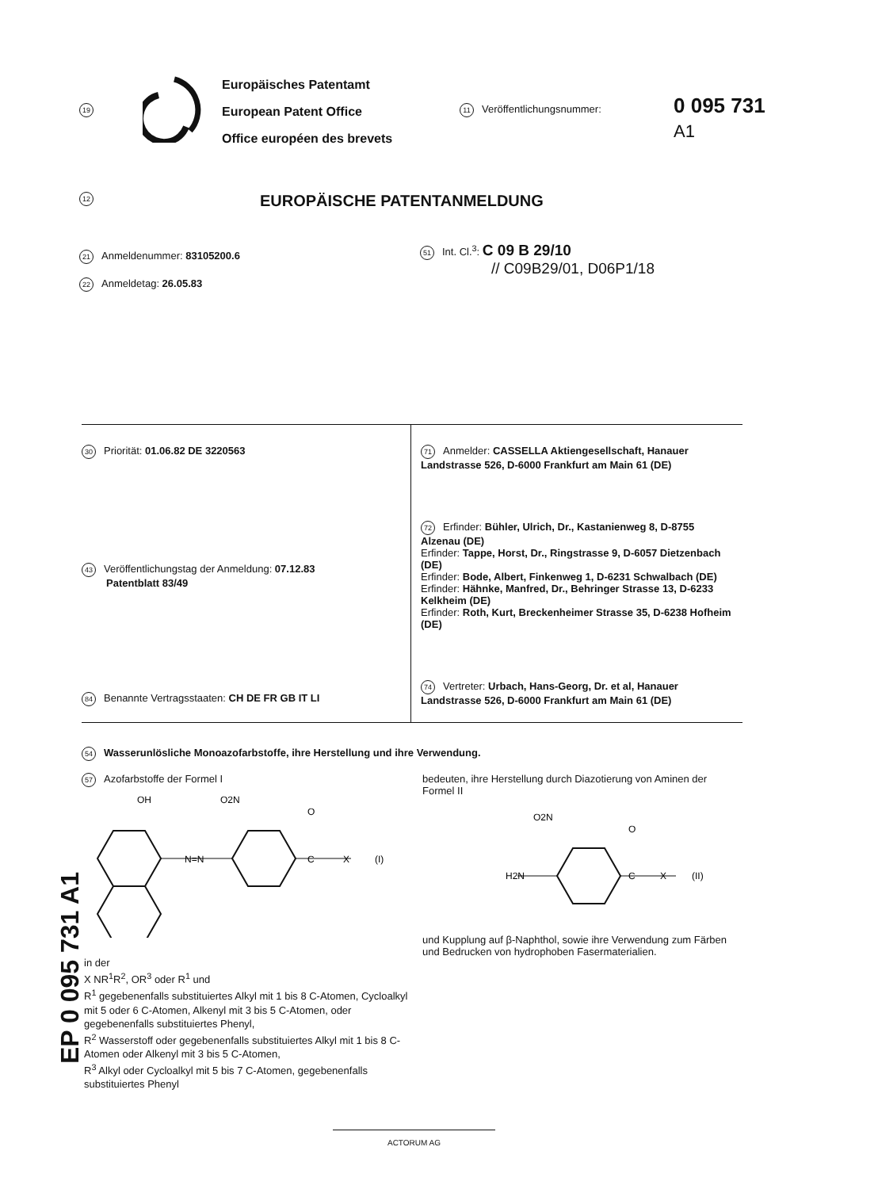19
Europäisches Patentamt
European Patent Office
Office européen des brevets
11 Veröffentlichungsnummer:
0 095 731
A1
12
EUROPÄISCHE PATENTANMELDUNG
21 Anmeldenummer: 83105200.6
22 Anmeldetag: 26.05.83
51 Int. Cl.<sup>3</sup>: C 09 B 29/10
// C09B29/01, D06P1/18
30 Priorität: 01.06.82 DE 3220563
43 Veröffentlichungstag der Anmeldung: 07.12.83
Patentblatt 83/49
84 Benannte Vertragsstaaten: CH DE FR GB IT LI
71 Anmelder: CASSELLA Aktiengesellschaft, Hanauer Landstrasse 526, D-6000 Frankfurt am Main 61 (DE)
72 Erfinder: Bühler, Ulrich, Dr., Kastanienweg 8, D-8755 Alzenau (DE)
Erfinder: Tappe, Horst, Dr., Ringstrasse 9, D-6057 Dietzenbach (DE)
Erfinder: Bode, Albert, Finkenweg 1, D-6231 Schwalbach (DE)
Erfinder: Hähnke, Manfred, Dr., Behringer Strasse 13, D-6233 Kelkheim (DE)
Erfinder: Roth, Kurt, Breckenheimer Strasse 35, D-6238 Hofheim (DE)
74 Vertreter: Urbach, Hans-Georg, Dr. et al, Hanauer Landstrasse 526, D-6000 Frankfurt am Main 61 (DE)
54 Wasserunlösliche Monoazofarbstoffe, ihre Herstellung und ihre Verwendung.
57 Azofarbstoffe der Formel I
OH
O2N
N=N
O
C
X
(I)
in der
X NR<sup>1</sup>R<sup>2</sup>, OR<sup>3</sup> oder R<sup>1</sup> und
R<sup>1</sup> gegebenenfalls substituiertes Alkyl mit 1 bis 8 C-Atomen, Cycloalkyl mit 5 oder 6 C-Atomen, Alkenyl mit 3 bis 5 C-Atomen, oder gegebenenfalls substituiertes Phenyl,
R<sup>2</sup> Wasserstoff oder gegebenenfalls substituiertes Alkyl mit 1 bis 8 C-Atomen oder Alkenyl mit 3 bis 5 C-Atomen,
R<sup>3</sup> Alkyl oder Cycloalkyl mit 5 bis 7 C-Atomen, gegebenenfalls substituiertes Phenyl
bedeuten, ihre Herstellung durch Diazotierung von Aminen der Formel II
O2N
H2N
O
C
X
(II)
und Kupplung auf β-Naphthol, sowie ihre Verwendung zum Färben und Bedrucken von hydrophoben Fasermaterialien.
EP 0 095 731 A1
ACTORUM AG